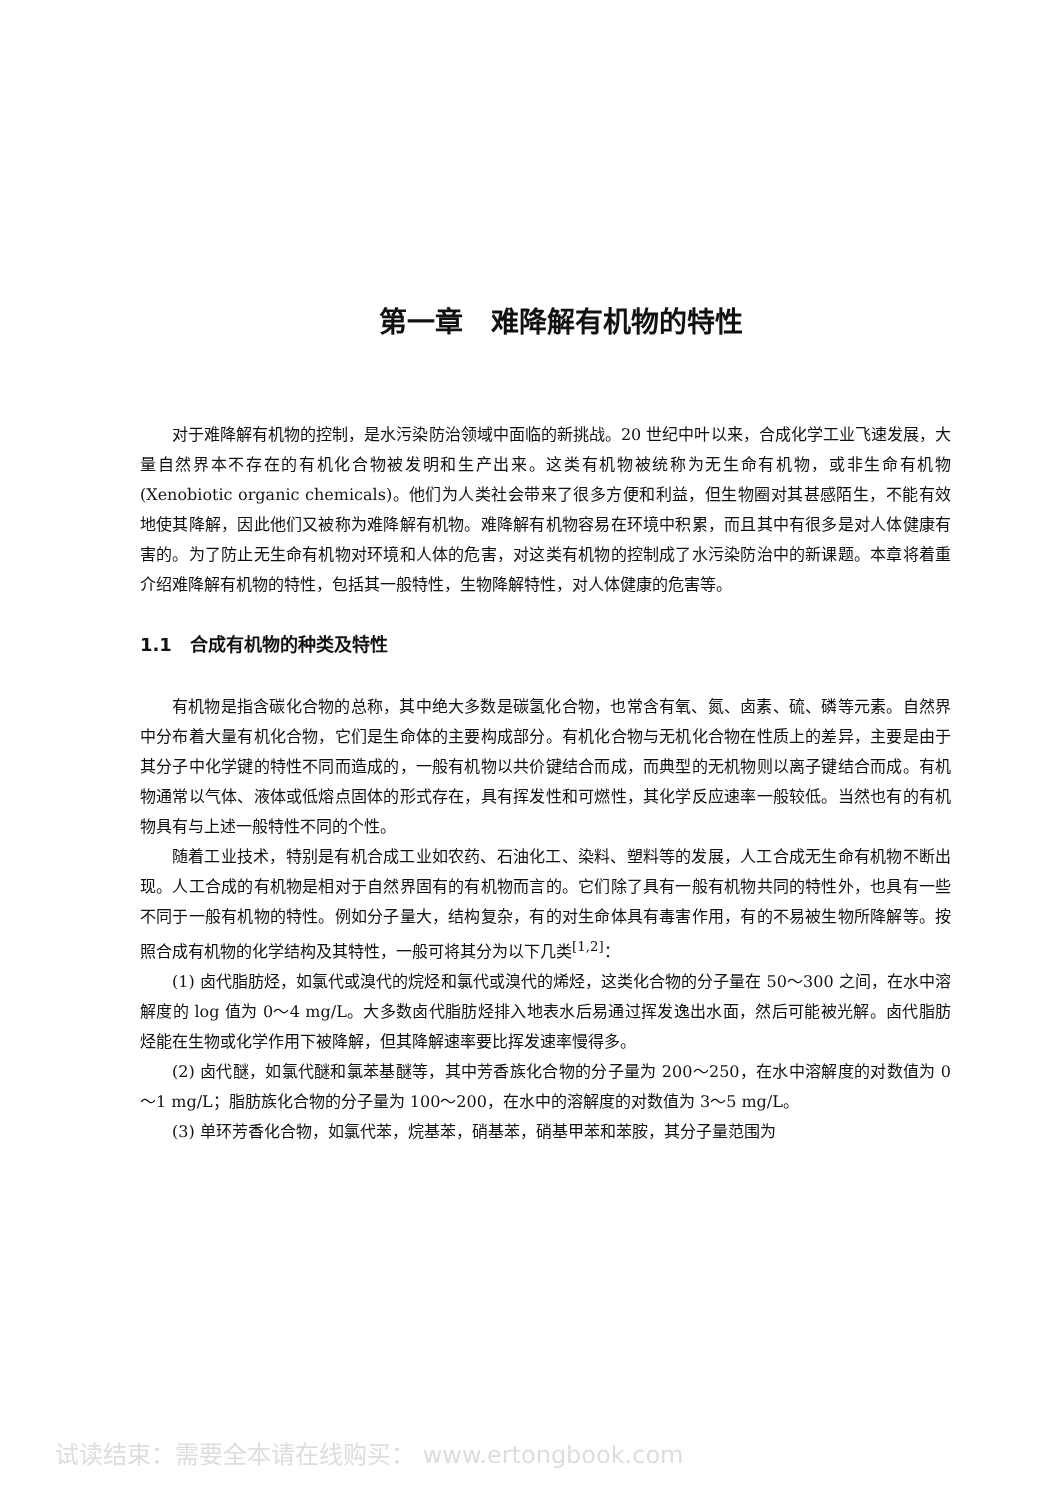第一章　难降解有机物的特性
对于难降解有机物的控制，是水污染防治领域中面临的新挑战。20 世纪中叶以来，合成化学工业飞速发展，大量自然界本不存在的有机化合物被发明和生产出来。这类有机物被统称为无生命有机物，或非生命有机物(Xenobiotic organic chemicals)。他们为人类社会带来了很多方便和利益，但生物圈对其甚感陌生，不能有效地使其降解，因此他们又被称为难降解有机物。难降解有机物容易在环境中积累，而且其中有很多是对人体健康有害的。为了防止无生命有机物对环境和人体的危害，对这类有机物的控制成了水污染防治中的新课题。本章将着重介绍难降解有机物的特性，包括其一般特性，生物降解特性，对人体健康的危害等。
1.1　合成有机物的种类及特性
有机物是指含碳化合物的总称，其中绝大多数是碳氢化合物，也常含有氧、氮、卤素、硫、磷等元素。自然界中分布着大量有机化合物，它们是生命体的主要构成部分。有机化合物与无机化合物在性质上的差异，主要是由于其分子中化学键的特性不同而造成的，一般有机物以共价键结合而成，而典型的无机物则以离子键结合而成。有机物通常以气体、液体或低熔点固体的形式存在，具有挥发性和可燃性，其化学反应速率一般较低。当然也有的有机物具有与上述一般特性不同的个性。
随着工业技术，特别是有机合成工业如农药、石油化工、染料、塑料等的发展，人工合成无生命有机物不断出现。人工合成的有机物是相对于自然界固有的有机物而言的。它们除了具有一般有机物共同的特性外，也具有一些不同于一般有机物的特性。例如分子量大，结构复杂，有的对生命体具有毒害作用，有的不易被生物所降解等。按照合成有机物的化学结构及其特性，一般可将其分为以下几类<sup>[1,2]</sup>：
(1) 卤代脂肪烃，如氯代或溴代的烷烃和氯代或溴代的烯烃，这类化合物的分子量在 50～300 之间，在水中溶解度的 log 值为 0～4 mg/L。大多数卤代脂肪烃排入地表水后易通过挥发逸出水面，然后可能被光解。卤代脂肪烃能在生物或化学作用下被降解，但其降解速率要比挥发速率慢得多。
(2) 卤代醚，如氯代醚和氯苯基醚等，其中芳香族化合物的分子量为 200～250，在水中溶解度的对数值为 0～1 mg/L；脂肪族化合物的分子量为 100～200，在水中的溶解度的对数值为 3～5 mg/L。
(3) 单环芳香化合物，如氯代苯，烷基苯，硝基苯，硝基甲苯和苯胺，其分子量范围为
试读结束：需要全本请在线购买： www.ertongbook.com